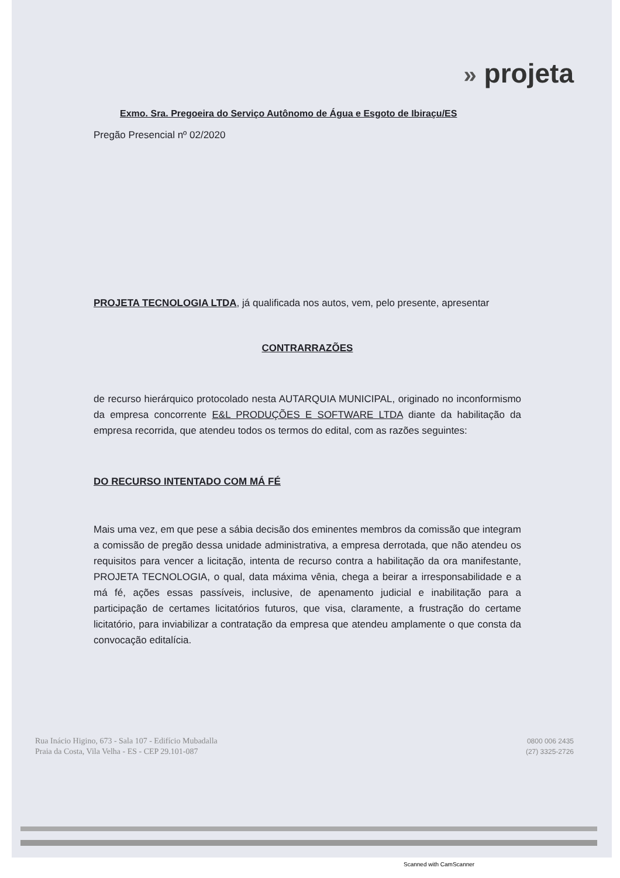» projeta
Exmo. Sra. Pregoeira do Serviço Autônomo de Água e Esgoto de Ibiraçu/ES
Pregão Presencial nº 02/2020
PROJETA TECNOLOGIA LTDA, já qualificada nos autos, vem, pelo presente, apresentar
CONTRARRAZÕES
de recurso hierárquico protocolado nesta AUTARQUIA MUNICIPAL, originado no inconformismo da empresa concorrente E&L PRODUÇÕES E SOFTWARE LTDA diante da habilitação da empresa recorrida, que atendeu todos os termos do edital, com as razões seguintes:
DO RECURSO INTENTADO COM MÁ FÉ
Mais uma vez, em que pese a sábia decisão dos eminentes membros da comissão que integram a comissão de pregão dessa unidade administrativa, a empresa derrotada, que não atendeu os requisitos para vencer a licitação, intenta de recurso contra a habilitação da ora manifestante, PROJETA TECNOLOGIA, o qual, data máxima vênia, chega a beirar a irresponsabilidade e a má fé, ações essas passíveis, inclusive, de apenamento judicial e inabilitação para a participação de certames licitatórios futuros, que visa, claramente, a frustração do certame licitatório, para inviabilizar a contratação da empresa que atendeu amplamente o que consta da convocação editalícia.
Rua Inácio Higino, 673 - Sala 107 - Edifício Mubadalla
Praia da Costa, Vila Velha - ES - CEP 29.101-087
0800 006 2435
(27) 3325-2726
Scanned with CamScanner